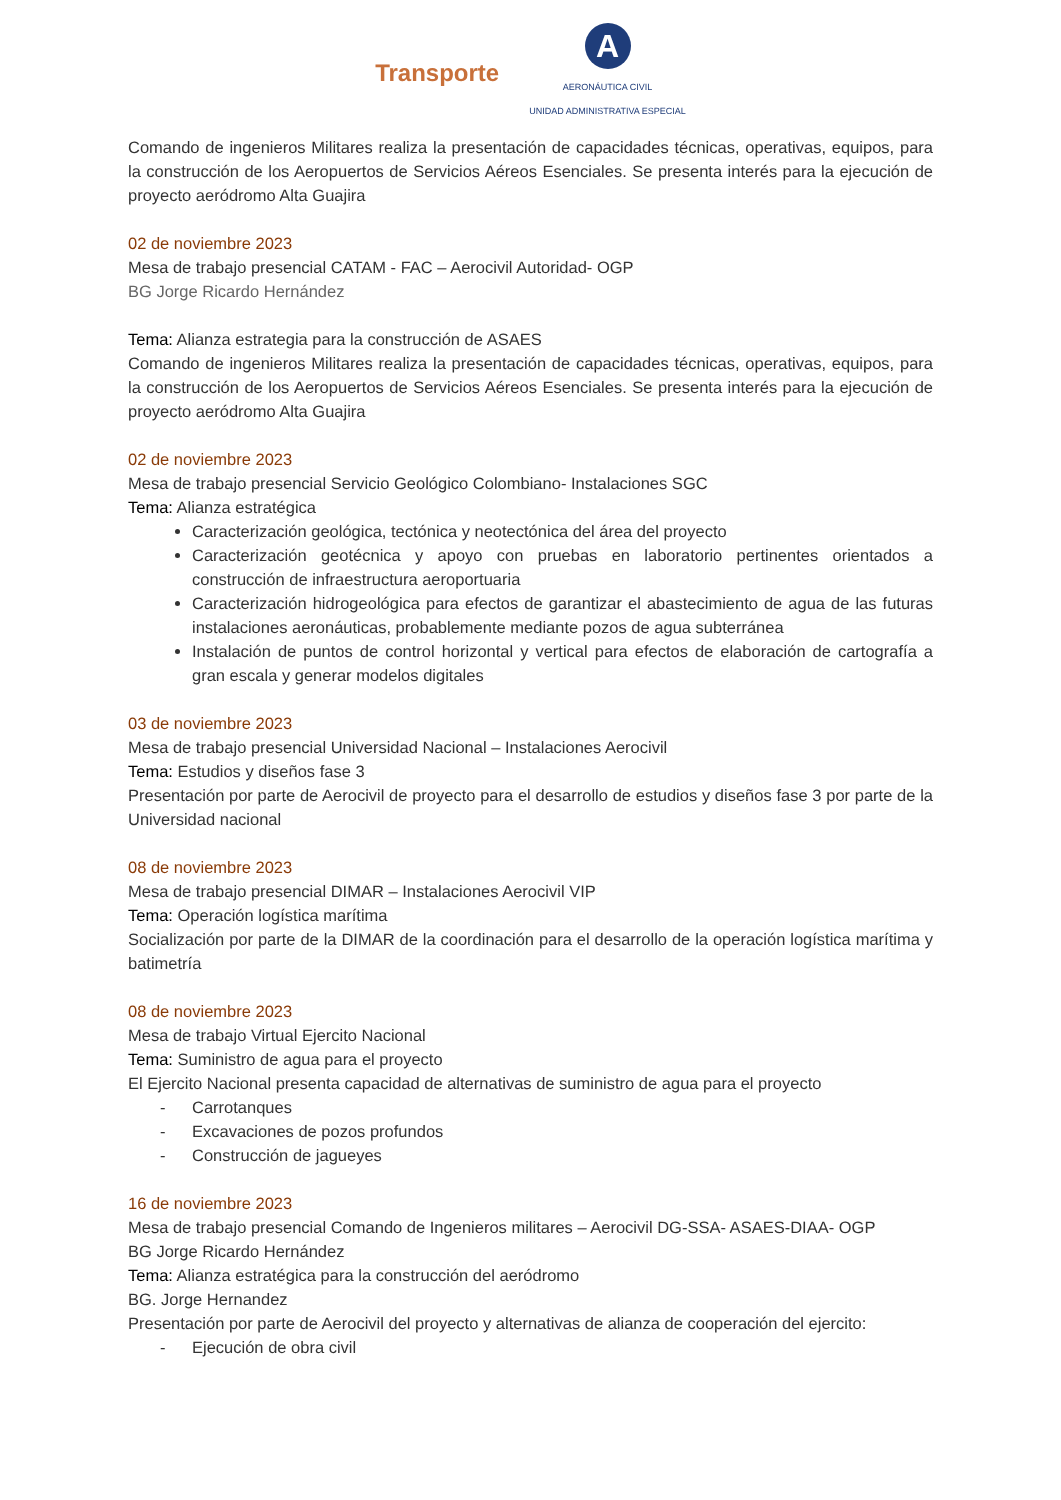Transporte
A
AERONÁUTICA CIVIL
UNIDAD ADMINISTRATIVA ESPECIAL
Comando de ingenieros Militares realiza la presentación de capacidades técnicas, operativas, equipos, para la construcción de los Aeropuertos de Servicios Aéreos Esenciales. Se presenta interés para la ejecución de proyecto aeródromo Alta Guajira
02 de noviembre 2023
Mesa de trabajo presencial CATAM - FAC – Aerocivil Autoridad- OGP
BG Jorge Ricardo Hernández
Tema: Alianza estrategia para la construcción de ASAES
Comando de ingenieros Militares realiza la presentación de capacidades técnicas, operativas, equipos, para la construcción de los Aeropuertos de Servicios Aéreos Esenciales. Se presenta interés para la ejecución de proyecto aeródromo Alta Guajira
02 de noviembre 2023
Mesa de trabajo presencial Servicio Geológico Colombiano- Instalaciones SGC
Tema: Alianza estratégica
Caracterización geológica, tectónica y neotectónica del área del proyecto
Caracterización geotécnica y apoyo con pruebas en laboratorio pertinentes orientados a construcción de infraestructura aeroportuaria
Caracterización hidrogeológica para efectos de garantizar el abastecimiento de agua de las futuras instalaciones aeronáuticas, probablemente mediante pozos de agua subterránea
Instalación de puntos de control horizontal y vertical para efectos de elaboración de cartografía a gran escala y generar modelos digitales
03 de noviembre 2023
Mesa de trabajo presencial Universidad Nacional – Instalaciones Aerocivil
Tema: Estudios y diseños fase 3
Presentación por parte de Aerocivil de proyecto para el desarrollo de estudios y diseños fase 3 por parte de la Universidad nacional
08 de noviembre 2023
Mesa de trabajo presencial DIMAR – Instalaciones Aerocivil VIP
Tema: Operación logística marítima
Socialización por parte de la DIMAR de la coordinación para el desarrollo de la operación logística marítima y batimetría
08 de noviembre 2023
Mesa de trabajo Virtual Ejercito Nacional
Tema: Suministro de agua para el proyecto
El Ejercito Nacional presenta capacidad de alternativas de suministro de agua para el proyecto
- Carrotanques
- Excavaciones de pozos profundos
- Construcción de jagueyes
16 de noviembre 2023
Mesa de trabajo presencial Comando de Ingenieros militares – Aerocivil DG-SSA- ASAES-DIAA- OGP
BG Jorge Ricardo Hernández
Tema: Alianza estratégica para la construcción del aeródromo
BG. Jorge Hernandez
Presentación por parte de Aerocivil del proyecto y alternativas de alianza de cooperación del ejercito:
- Ejecución de obra civil